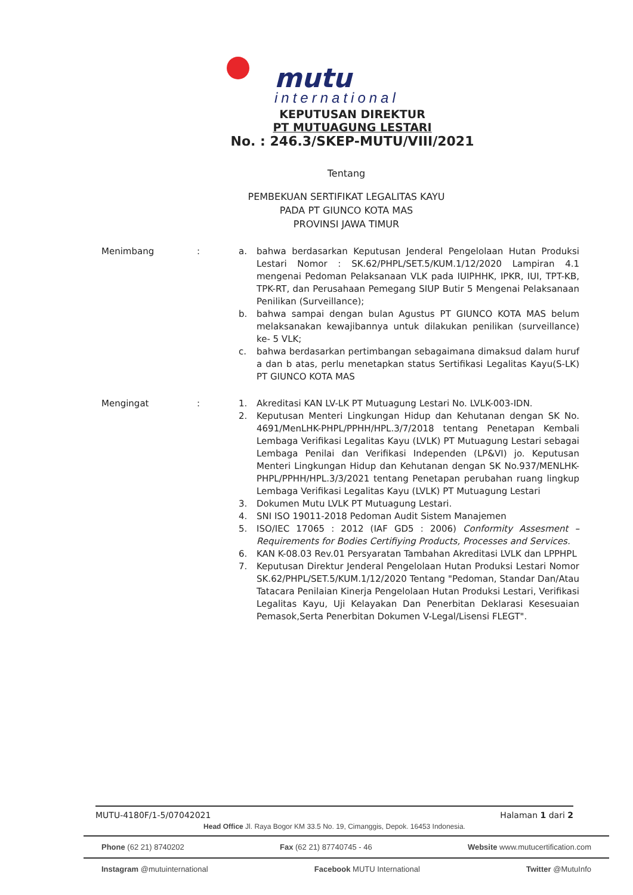mutu
international
KEPUTUSAN DIREKTUR
PT MUTUAGUNG LESTARI
No. : 246.3/SKEP-MUTU/VIII/2021
Tentang
PEMBEKUAN SERTIFIKAT LEGALITAS KAYU
PADA PT GIUNCO KOTA MAS
PROVINSI JAWA TIMUR
Menimbang : a. bahwa berdasarkan Keputusan Jenderal Pengelolaan Hutan Produksi Lestari Nomor : SK.62/PHPL/SET.5/KUM.1/12/2020 Lampiran 4.1 mengenai Pedoman Pelaksanaan VLK pada IUIPHHK, IPKR, IUI, TPT-KB, TPK-RT, dan Perusahaan Pemegang SIUP Butir 5 Mengenai Pelaksanaan Penilikan (Surveillance);
b. bahwa sampai dengan bulan Agustus PT GIUNCO KOTA MAS belum melaksanakan kewajibannya untuk dilakukan penilikan (surveillance) ke- 5 VLK;
c. bahwa berdasarkan pertimbangan sebagaimana dimaksud dalam huruf a dan b atas, perlu menetapkan status Sertifikasi Legalitas Kayu(S-LK) PT GIUNCO KOTA MAS
Mengingat : 1. Akreditasi KAN LV-LK PT Mutuagung Lestari No. LVLK-003-IDN.
2. Keputusan Menteri Lingkungan Hidup dan Kehutanan dengan SK No. 4691/MenLHK-PHPL/PPHH/HPL.3/7/2018 tentang Penetapan Kembali Lembaga Verifikasi Legalitas Kayu (LVLK) PT Mutuagung Lestari sebagai Lembaga Penilai dan Verifikasi Independen (LP&VI) jo. Keputusan Menteri Lingkungan Hidup dan Kehutanan dengan SK No.937/MENLHK-PHPL/PPHH/HPL.3/3/2021 tentang Penetapan perubahan ruang lingkup Lembaga Verifikasi Legalitas Kayu (LVLK) PT Mutuagung Lestari
3. Dokumen Mutu LVLK PT Mutuagung Lestari.
4. SNI ISO 19011-2018 Pedoman Audit Sistem Manajemen
5. ISO/IEC 17065 : 2012 (IAF GD5 : 2006) Conformity Assesment – Requirements for Bodies Certifiying Products, Processes and Services.
6. KAN K-08.03 Rev.01 Persyaratan Tambahan Akreditasi LVLK dan LPPHPL
7. Keputusan Direktur Jenderal Pengelolaan Hutan Produksi Lestari Nomor SK.62/PHPL/SET.5/KUM.1/12/2020 Tentang "Pedoman, Standar Dan/Atau Tatacara Penilaian Kinerja Pengelolaan Hutan Produksi Lestari, Verifikasi Legalitas Kayu, Uji Kelayakan Dan Penerbitan Deklarasi Kesesuaian Pemasok,Serta Penerbitan Dokumen V-Legal/Lisensi FLEGT".
MUTU-4180F/1-5/07042021 Halaman 1 dari 2
Head Office Jl. Raya Bogor KM 33.5 No. 19, Cimanggis, Depok. 16453 Indonesia.
Phone (62 21) 8740202 Fax (62 21) 87740745 - 46 Website www.mutucertification.com
Instagram @mutuinternational Facebook MUTU International Twitter @MutuInfo